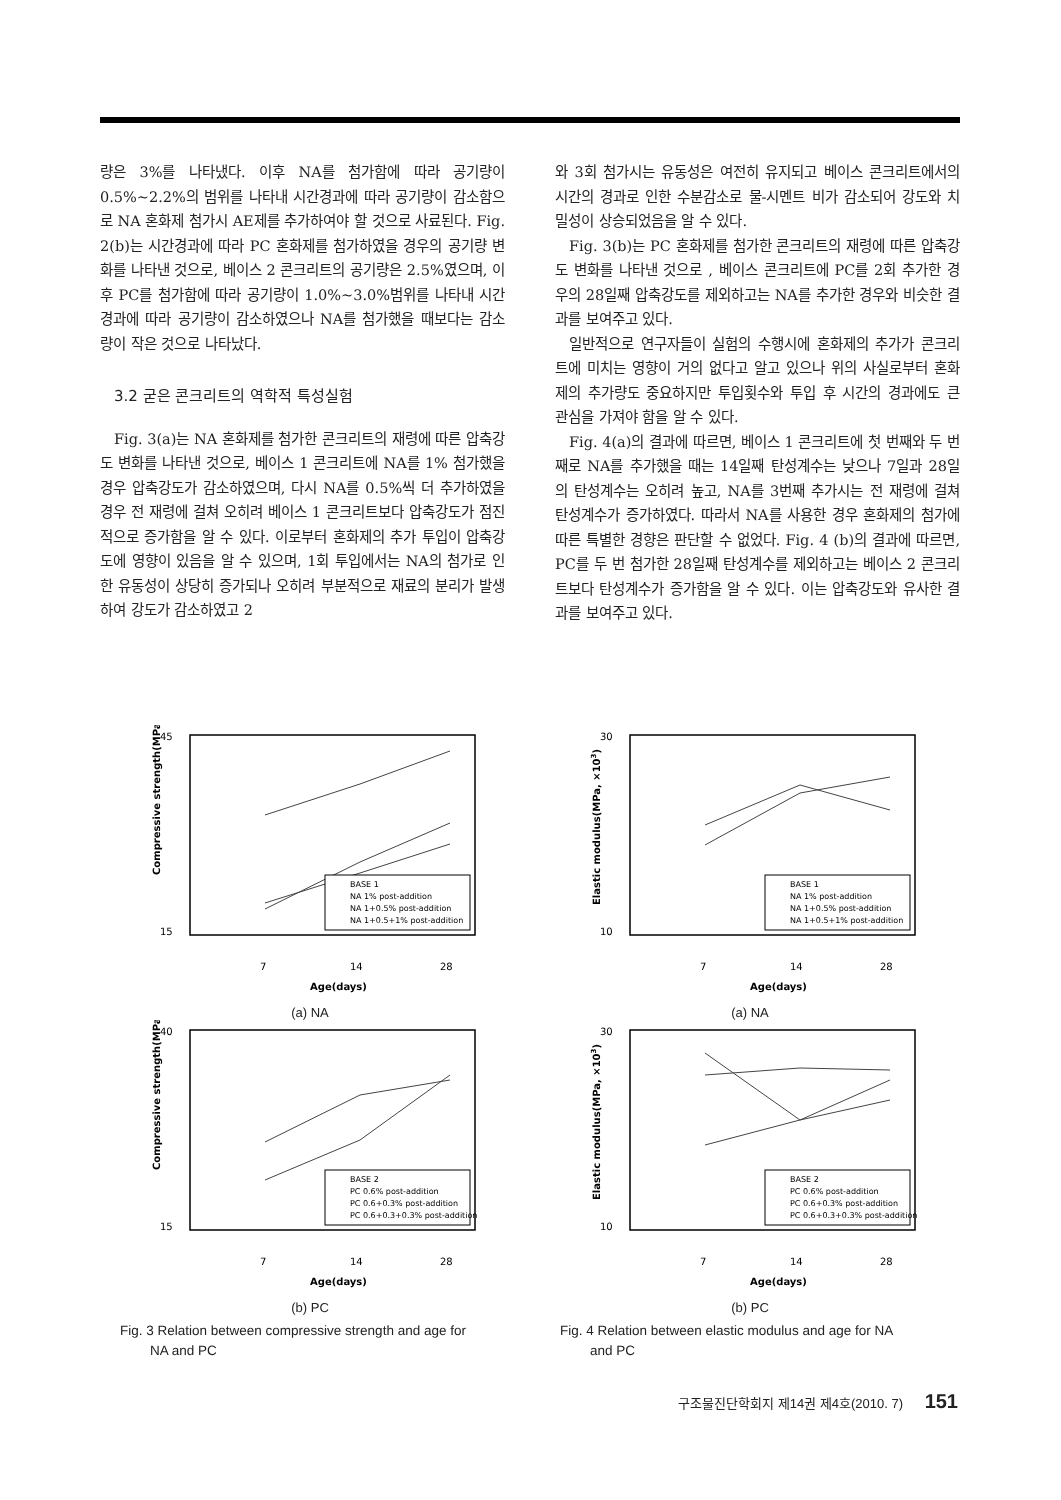량은 3%를 나타냈다. 이후 NA를 첨가함에 따라 공기량이 0.5%~2.2%의 범위를 나타내 시간경과에 따라 공기량이 감소함으로 NA 혼화제 첨가시 AE제를 추가하여야 할 것으로 사료된다. Fig. 2(b)는 시간경과에 따라 PC 혼화제를 첨가하였을 경우의 공기량 변화를 나타낸 것으로, 베이스 2 콘크리트의 공기량은 2.5%였으며, 이후 PC를 첨가함에 따라 공기량이 1.0%~3.0%범위를 나타내 시간경과에 따라 공기량이 감소하였으나 NA를 첨가했을 때보다는 감소량이 작은 것으로 나타났다.
3.2 굳은 콘크리트의 역학적 특성실험
Fig. 3(a)는 NA 혼화제를 첨가한 콘크리트의 재령에 따른 압축강도 변화를 나타낸 것으로, 베이스 1 콘크리트에 NA를 1% 첨가했을 경우 압축강도가 감소하였으며, 다시 NA를 0.5%씩 더 추가하였을 경우 전 재령에 걸쳐 오히려 베이스 1 콘크리트보다 압축강도가 점진적으로 증가함을 알 수 있다. 이로부터 혼화제의 추가 투입이 압축강도에 영향이 있음을 알 수 있으며, 1회 투입에서는 NA의 첨가로 인한 유동성이 상당히 증가되나 오히려 부분적으로 재료의 분리가 발생하여 강도가 감소하였고 2
와 3회 첨가시는 유동성은 여전히 유지되고 베이스 콘크리트에서의 시간의 경과로 인한 수분감소로 물-시멘트 비가 감소되어 강도와 치밀성이 상승되었음을 알 수 있다.
Fig. 3(b)는 PC 혼화제를 첨가한 콘크리트의 재령에 따른 압축강도 변화를 나타낸 것으로 , 베이스 콘크리트에 PC를 2회 추가한 경우의 28일째 압축강도를 제외하고는 NA를 추가한 경우와 비슷한 결과를 보여주고 있다.
일반적으로 연구자들이 실험의 수행시에 혼화제의 추가가 콘크리트에 미치는 영향이 거의 없다고 알고 있으나 위의 사실로부터 혼화제의 추가량도 중요하지만 투입횟수와 투입 후 시간의 경과에도 큰 관심을 가져야 함을 알 수 있다.
Fig. 4(a)의 결과에 따르면, 베이스 1 콘크리트에 첫 번째와 두 번째로 NA를 추가했을 때는 14일째 탄성계수는 낮으나 7일과 28일의 탄성계수는 오히려 높고, NA를 3번째 추가시는 전 재령에 걸쳐 탄성계수가 증가하였다. 따라서 NA를 사용한 경우 혼화제의 첨가에 따른 특별한 경향은 판단할 수 없었다. Fig. 4 (b)의 결과에 따르면, PC를 두 번 첨가한 28일째 탄성계수를 제외하고는 베이스 2 콘크리트보다 탄성계수가 증가함을 알 수 있다. 이는 압축강도와 유사한 결과를 보여주고 있다.
45
15
Compressive strength(MPa)
7
14
28
Age(days)
BASE 1
NA 1% post-addition
NA 1+0.5% post-addition
NA 1+0.5+1% post-addition
(a) NA
40
15
Compressive strength(MPa)
7
14
28
Age(days)
BASE 2
PC 0.6% post-addition
PC 0.6+0.3% post-addition
PC 0.6+0.3+0.3% post-addition
(b) PC
Fig. 3 Relation between compressive strength and age for
NA and PC
30
10
Elastic modulus(MPa, ×103)
7
14
28
Age(days)
BASE 1
NA 1% post-addition
NA 1+0.5% post-addition
NA 1+0.5+1% post-addition
(a) NA
30
10
Elastic modulus(MPa, ×103)
7
14
28
Age(days)
BASE 2
PC 0.6% post-addition
PC 0.6+0.3% post-addition
PC 0.6+0.3+0.3% post-addition
(b) PC
Fig. 4 Relation between elastic modulus and age for NA
and PC
구조물진단학회지 제14권 제4호(2010. 7) 151